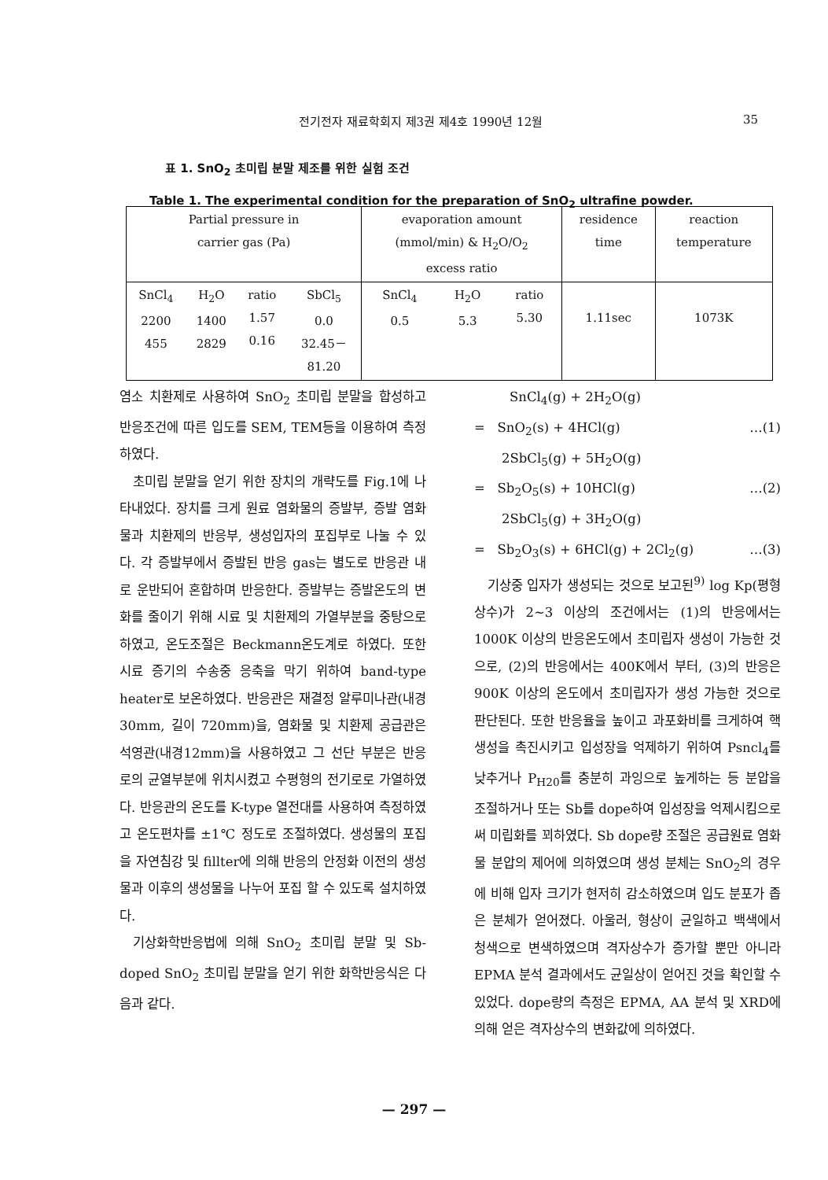전기전자 재료학회지 제3권 제4호 1990년 12월 35
표 1. SnO<sub>2</sub> 초미립 분말 제조를 위한 실험 조건
Table 1. The experimental condition for the preparation of SnO<sub>2</sub> ultrafine powder.
| Partial pressure in carrier gas (Pa) | | | | evaporation amount (mmol/min) & H<sub>2</sub>O/O<sub>2</sub> excess ratio | | | residence time | reaction temperature |
| --- | --- | --- | --- | --- | --- | --- | --- | --- |
| SnCl<sub>4</sub> 2200 455 | H<sub>2</sub>O 1400 2829 | ratio 1.57 0.16 | SbCl<sub>5</sub> 0.0 32.45－ 81.20 | SnCl<sub>4</sub> 0.5 | H<sub>2</sub>O 5.3 | ratio 5.30 | 1.11sec | 1073K |
염소 치환제로 사용하여 SnO<sub>2</sub> 초미립 분말을 합성하고 반응조건에 따른 입도를 SEM, TEM등을 이용하여 측정하였다.
초미립 분말을 얻기 위한 장치의 개략도를 Fig.1에 나타내었다. 장치를 크게 원료 염화물의 증발부, 증발 염화물과 치환제의 반응부, 생성입자의 포집부로 나눌 수 있다. 각 증발부에서 증발된 반응 gas는 별도로 반응관 내로 운반되어 혼합하며 반응한다. 증발부는 증발온도의 변화를 줄이기 위해 시료 및 치환제의 가열부분을 중탕으로 하였고, 온도조절은 Beckmann온도계로 하였다. 또한 시료 증기의 수송중 응축을 막기 위하여 band-type heater로 보온하였다. 반응관은 재결정 알루미나관(내경 30mm, 길이 720mm)을, 염화물 및 치환제 공급관은 석영관(내경12mm)을 사용하였고 그 선단 부분은 반응로의 균열부분에 위치시켰고 수평형의 전기로로 가열하였다. 반응관의 온도를 K-type 열전대를 사용하여 측정하였고 온도편차를 ±1℃ 정도로 조절하였다. 생성물의 포집을 자연침강 및 fillter에 의해 반응의 안정화 이전의 생성물과 이후의 생성물을 나누어 포집 할 수 있도록 설치하였다.
기상화학반응법에 의해 SnO<sub>2</sub> 초미립 분말 및 Sb-doped SnO<sub>2</sub> 초미립 분말을 얻기 위한 화학반응식은 다음과 같다.
SnCl<sub>4</sub>(g) + 2H<sub>2</sub>O(g)
= SnO<sub>2</sub>(s) + 4HCl(g) …(1)
2SbCl<sub>5</sub>(g) + 5H<sub>2</sub>O(g)
= Sb<sub>2</sub>O<sub>5</sub>(s) + 10HCl(g) …(2)
2SbCl<sub>5</sub>(g) + 3H<sub>2</sub>O(g)
= Sb<sub>2</sub>O<sub>3</sub>(s) + 6HCl(g) + 2Cl<sub>2</sub>(g) …(3)
기상중 입자가 생성되는 것으로 보고된<sup>9)</sup> log Kp(평형상수)가 2~3 이상의 조건에서는 (1)의 반응에서는 1000K 이상의 반응온도에서 초미립자 생성이 가능한 것으로, (2)의 반응에서는 400K에서 부터, (3)의 반응은 900K 이상의 온도에서 초미립자가 생성 가능한 것으로 판단된다. 또한 반응율을 높이고 과포화비를 크게하여 핵생성을 촉진시키고 입성장을 억제하기 위하여 Psncl<sub>4</sub>를 낮추거나 P<sub>H20</sub>를 충분히 과잉으로 높게하는 등 분압을 조절하거나 또는 Sb를 dope하여 입성장을 억제시킴으로써 미립화를 꾀하였다. Sb dope량 조절은 공급원료 염화물 분압의 제어에 의하였으며 생성 분체는 SnO<sub>2</sub>의 경우에 비해 입자 크기가 현저히 감소하였으며 입도 분포가 좁은 분체가 얻어졌다. 아울러, 형상이 균일하고 백색에서 청색으로 변색하였으며 격자상수가 증가할 뿐만 아니라 EPMA 분석 결과에서도 균일상이 얻어진 것을 확인할 수 있었다. dope량의 측정은 EPMA, AA 분석 및 XRD에 의해 얻은 격자상수의 변화값에 의하였다.
— 297 —